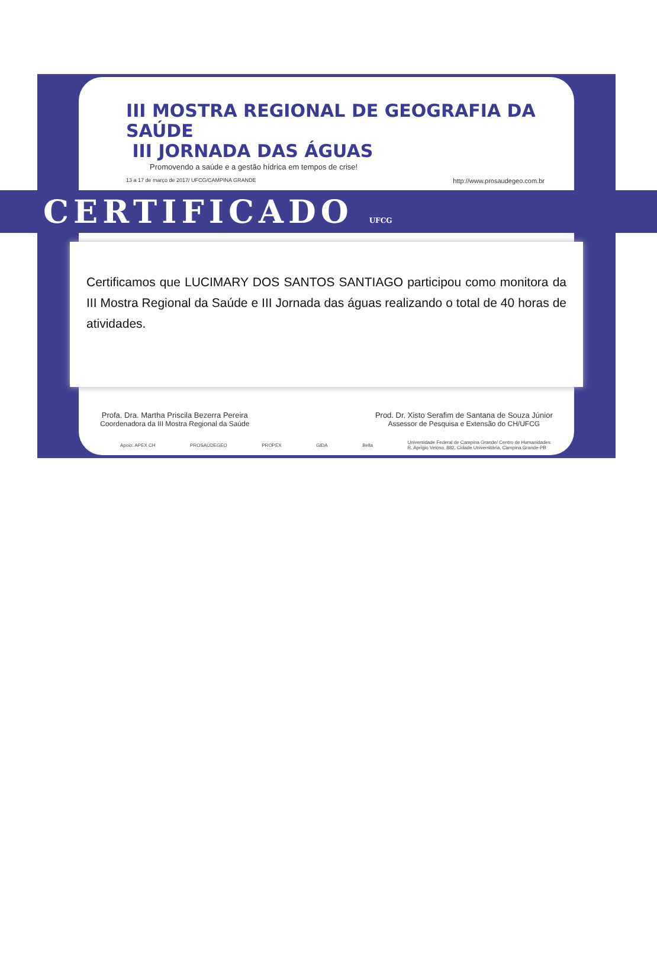III MOSTRA REGIONAL DE GEOGRAFIA DA SAÚDE
III JORNADA DAS ÁGUAS
Promovendo a saúde e a gestão hídrica em tempos de crise!
13 a 17 de março de 2017/ UFCG/CAMPINA GRANDE http://www.prosaudegeo.com.br
CERTIFICADO UFCG
Certificamos que LUCIMARY DOS SANTOS SANTIAGO participou como monitora da III Mostra Regional da Saúde e III Jornada das águas realizando o total de 40 horas de atividades.
Profa. Dra. Martha Priscila Bezerra Pereira
Coordenadora da III Mostra Regional da Saúde
Prod. Dr. Xisto Serafim de Santana de Souza Júnior
Assessor de Pesquisa e Extensão do CH/UFCG
Apoio: APEX CH PROSAÚDEGEO PROPEX GIDA Bella Universidade Federal de Campina Grande/ Centro de Humanidades
R. Aprígio Veloso, 882, Cidade Universitária, Campina Grande-PB